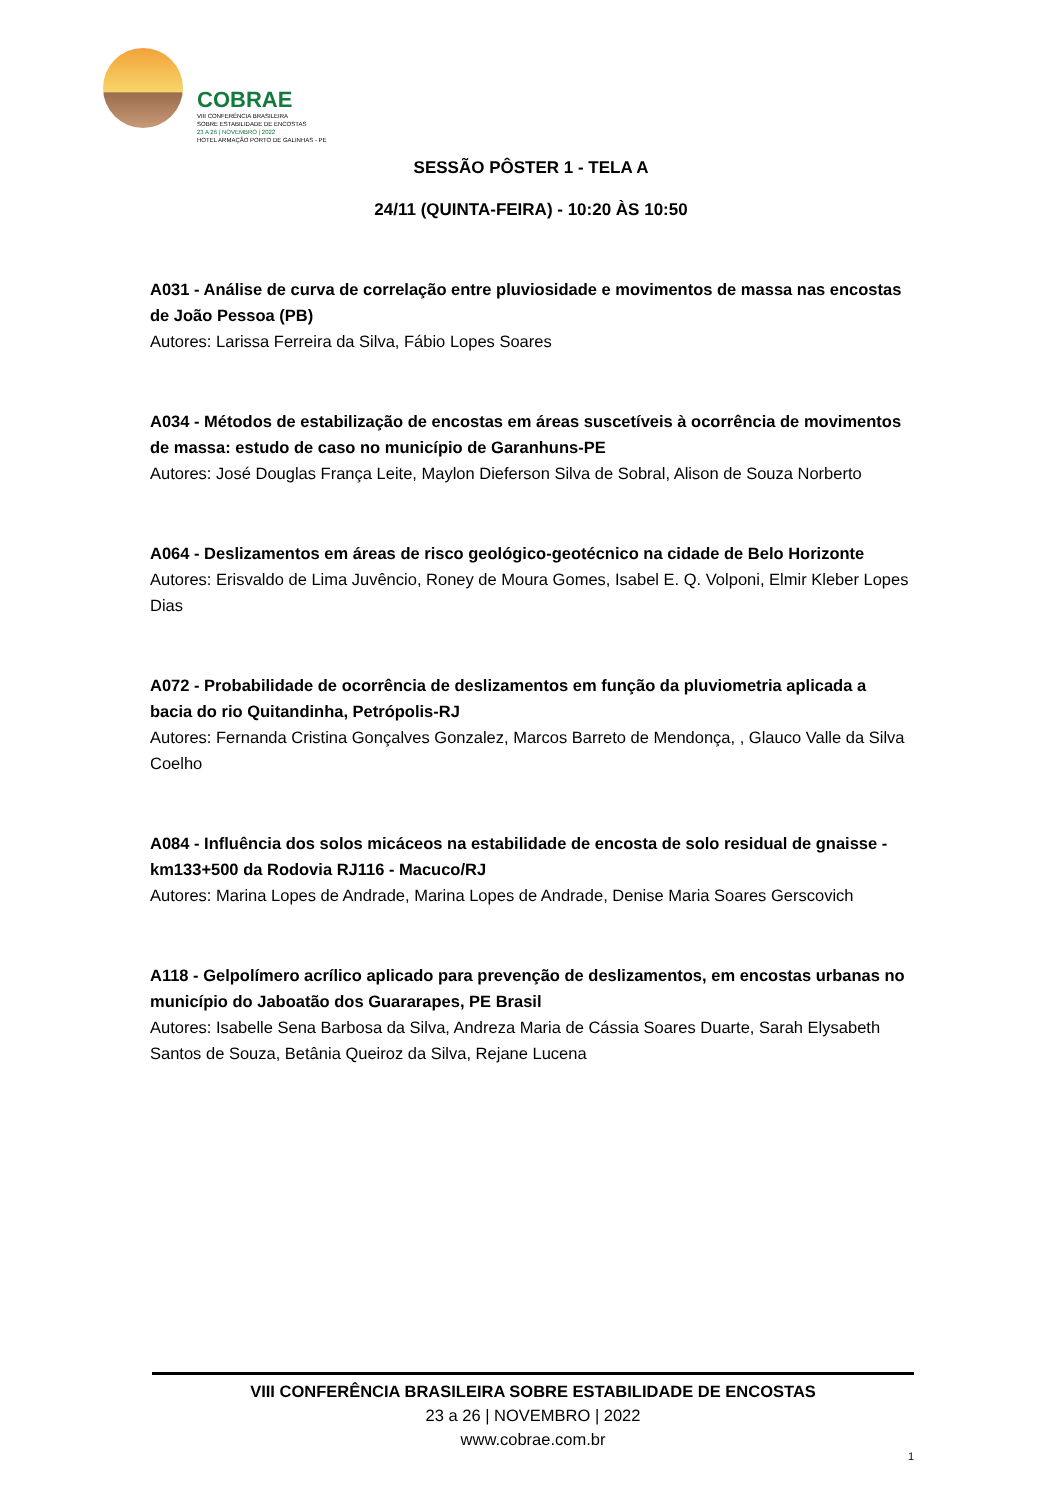COBRAE
VIII CONFERÊNCIA BRASILEIRA
SOBRE ESTABILIDADE DE ENCOSTAS
23 A 26 | NOVEMBRO | 2022
HOTEL ARMAÇÃO PORTO DE GALINHAS - PE
SESSÃO PÔSTER 1 - TELA A
24/11 (QUINTA-FEIRA) - 10:20 ÀS 10:50
A031 - Análise de curva de correlação entre pluviosidade e movimentos de massa nas encostas de João Pessoa (PB)
Autores: Larissa Ferreira da Silva, Fábio Lopes Soares
A034 - Métodos de estabilização de encostas em áreas suscetíveis à ocorrência de movimentos de massa: estudo de caso no município de Garanhuns-PE
Autores: José Douglas França Leite, Maylon Dieferson Silva de Sobral, Alison de Souza Norberto
A064 - Deslizamentos em áreas de risco geológico-geotécnico na cidade de Belo Horizonte
Autores: Erisvaldo de Lima Juvêncio, Roney de Moura Gomes, Isabel E. Q. Volponi, Elmir Kleber Lopes Dias
A072 - Probabilidade de ocorrência de deslizamentos em função da pluviometria aplicada a bacia do rio Quitandinha, Petrópolis-RJ
Autores: Fernanda Cristina Gonçalves Gonzalez, Marcos Barreto de Mendonça, , Glauco Valle da Silva Coelho
A084 - Influência dos solos micáceos na estabilidade de encosta de solo residual de gnaisse - km133+500 da Rodovia RJ116 - Macuco/RJ
Autores: Marina Lopes de Andrade, Marina Lopes de Andrade, Denise Maria Soares Gerscovich
A118 - Gelpolímero acrílico aplicado para prevenção de deslizamentos, em encostas urbanas no município do Jaboatão dos Guararapes, PE Brasil
Autores: Isabelle Sena Barbosa da Silva, Andreza Maria de Cássia Soares Duarte, Sarah Elysabeth Santos de Souza, Betânia Queiroz da Silva, Rejane Lucena
VIII CONFERÊNCIA BRASILEIRA SOBRE ESTABILIDADE DE ENCOSTAS
23 a 26 | NOVEMBRO | 2022
www.cobrae.com.br
1